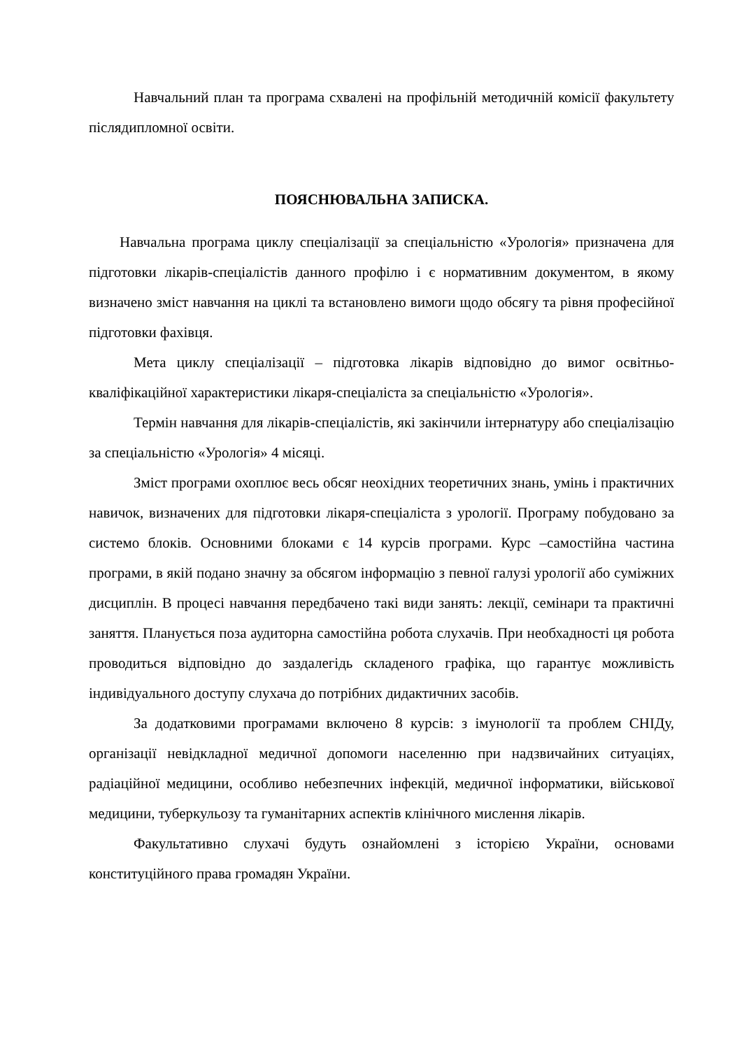Навчальний план та програма схвалені на профільній методичній комісії факультету післядипломної освіти.
ПОЯСНЮВАЛЬНА ЗАПИСКА.
Навчальна програма циклу спеціалізації за спеціальністю «Урологія» призначена для підготовки лікарів-спеціалістів данного профілю і є нормативним документом, в якому визначено зміст навчання на циклі та встановлено вимоги щодо обсягу та рівня професійної підготовки фахівця.
Мета циклу спеціалізації – підготовка лікарів відповідно до вимог освітньо-кваліфікаційної характеристики лікаря-спеціаліста за спеціальністю «Урологія».
Термін навчання для лікарів-спеціалістів, які закінчили інтернатуру або спеціалізацію за спеціальністю «Урологія» 4 місяці.
Зміст програми охоплює весь обсяг неохідних теоретичних знань, умінь і практичних навичок, визначених для підготовки лікаря-спеціаліста з урології. Програму побудовано за системо блоків. Основними блоками є 14 курсів програми. Курс –самостійна частина програми, в якій подано значну за обсягом інформацію з певної галузі урології або суміжних дисциплін. В процесі навчання передбачено такі види занять: лекції, семінари та практичні заняття. Планується поза аудиторна самостійна робота слухачів. При необхадності ця робота проводиться відповідно до заздалегідь складеного графіка, що гарантує можливість індивідуального доступу слухача до потрібних дидактичних засобів.
За додатковими програмами включено 8 курсів: з імунології та проблем СНІДу, організації невідкладної медичної допомоги населенню при надзвичайних ситуаціях, радіаційної медицини, особливо небезпечних інфекцій, медичної інформатики, військової медицини, туберкульозу та гуманітарних аспектів клінічного мислення лікарів.
Факультативно слухачі будуть ознайомлені з історією України, основами конституційного права громадян України.